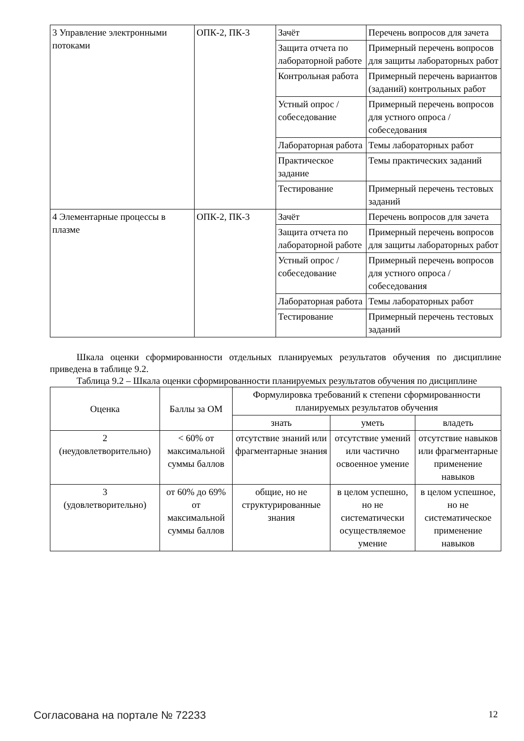| 3 Управление электронными потоками | ОПК-2, ПК-3 | Зачёт | Перечень вопросов для зачета |
| | | Защита отчета по лабораторной работе | Примерный перечень вопросов для защиты лабораторных работ |
| | | Контрольная работа | Примерный перечень вариантов (заданий) контрольных работ |
| | | Устный опрос / собеседование | Примерный перечень вопросов для устного опроса / собеседования |
| | | Лабораторная работа | Темы лабораторных работ |
| | | Практическое задание | Темы практических заданий |
| | | Тестирование | Примерный перечень тестовых заданий |
| 4 Элементарные процессы в плазме | ОПК-2, ПК-3 | Зачёт | Перечень вопросов для зачета |
| | | Защита отчета по лабораторной работе | Примерный перечень вопросов для защиты лабораторных работ |
| | | Устный опрос / собеседование | Примерный перечень вопросов для устного опроса / собеседования |
| | | Лабораторная работа | Темы лабораторных работ |
| | | Тестирование | Примерный перечень тестовых заданий |
Шкала оценки сформированности отдельных планируемых результатов обучения по дисциплине приведена в таблице 9.2.
Таблица 9.2 – Шкала оценки сформированности планируемых результатов обучения по дисциплине
| Оценка | Баллы за ОМ | Формулировка требований к степени сформированности планируемых результатов обучения | | |
| --- | --- | --- | --- | --- |
| | | знать | уметь | владеть |
| 2 (неудовлетворительно) | < 60% от максимальной суммы баллов | отсутствие знаний или фрагментарные знания | отсутствие умений или частично освоенное умение | отсутствие навыков или фрагментарные применение навыков |
| 3 (удовлетворительно) | от 60% до 69% от максимальной суммы баллов | общие, но не структурированные знания | в целом успешно, но не систематически осуществляемое умение | в целом успешное, но не систематическое применение навыков |
Согласована на портале № 72233 12